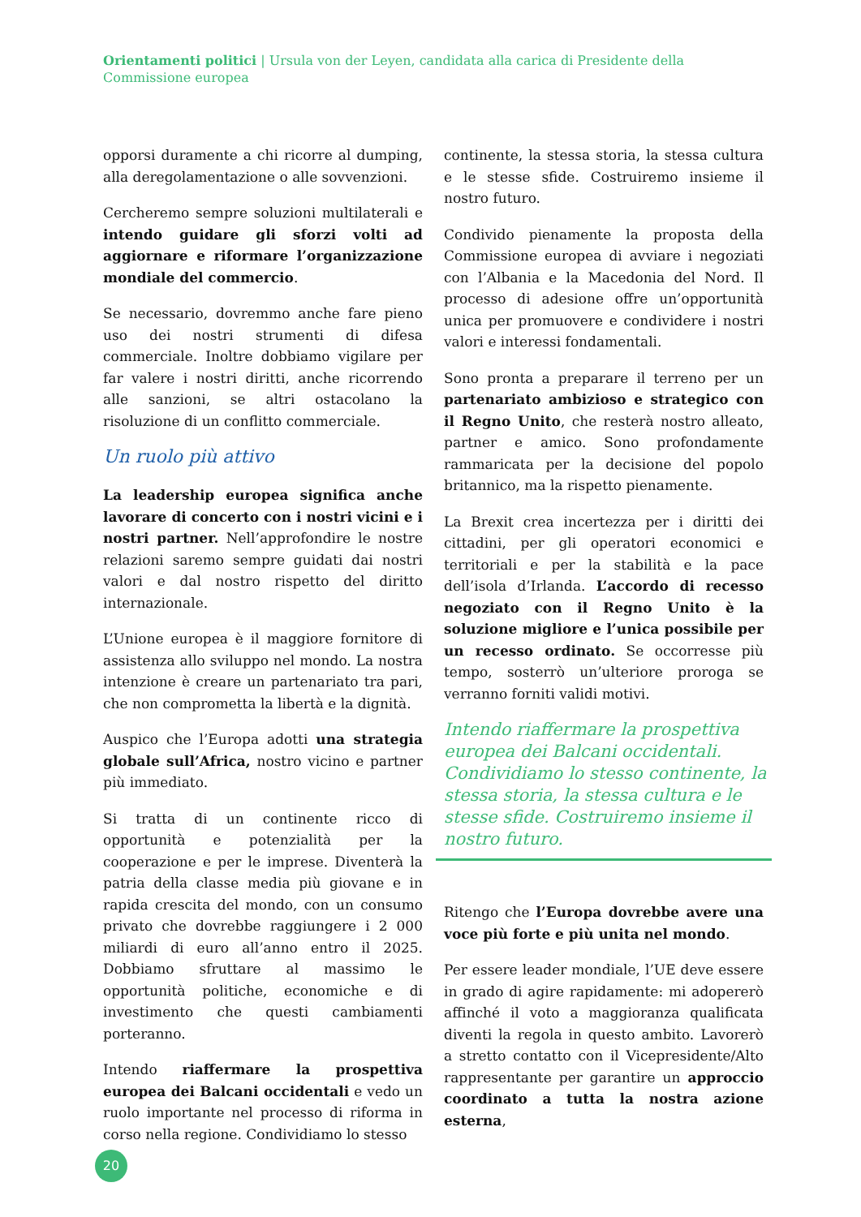Orientamenti politici | Ursula von der Leyen, candidata alla carica di Presidente della Commissione europea
opporsi duramente a chi ricorre al dumping, alla deregolamentazione o alle sovvenzioni.
Cercheremo sempre soluzioni multilaterali e intendo guidare gli sforzi volti ad aggiornare e riformare l’organizzazione mondiale del commercio.
Se necessario, dovremmo anche fare pieno uso dei nostri strumenti di difesa commerciale. Inoltre dobbiamo vigilare per far valere i nostri diritti, anche ricorrendo alle sanzioni, se altri ostacolano la risoluzione di un conflitto commerciale.
Un ruolo più attivo
La leadership europea significa anche lavorare di concerto con i nostri vicini e i nostri partner. Nell’approfondire le nostre relazioni saremo sempre guidati dai nostri valori e dal nostro rispetto del diritto internazionale.
L’Unione europea è il maggiore fornitore di assistenza allo sviluppo nel mondo. La nostra intenzione è creare un partenariato tra pari, che non comprometta la libertà e la dignità.
Auspico che l’Europa adotti una strategia globale sull’Africa, nostro vicino e partner più immediato.
Si tratta di un continente ricco di opportunità e potenzialità per la cooperazione e per le imprese. Diventerà la patria della classe media più giovane e in rapida crescita del mondo, con un consumo privato che dovrebbe raggiungere i 2 000 miliardi di euro all’anno entro il 2025. Dobbiamo sfruttare al massimo le opportunità politiche, economiche e di investimento che questi cambiamenti porteranno.
Intendo riaffermare la prospettiva europea dei Balcani occidentali e vedo un ruolo importante nel processo di riforma in corso nella regione. Condividiamo lo stesso
continente, la stessa storia, la stessa cultura e le stesse sfide. Costruiremo insieme il nostro futuro.
Condivido pienamente la proposta della Commissione europea di avviare i negoziati con l’Albania e la Macedonia del Nord. Il processo di adesione offre un’opportunità unica per promuovere e condividere i nostri valori e interessi fondamentali.
Sono pronta a preparare il terreno per un partenariato ambizioso e strategico con il Regno Unito, che resterà nostro alleato, partner e amico. Sono profondamente rammaricata per la decisione del popolo britannico, ma la rispetto pienamente.
La Brexit crea incertezza per i diritti dei cittadini, per gli operatori economici e territoriali e per la stabilità e la pace dell’isola d’Irlanda. L’accordo di recesso negoziato con il Regno Unito è la soluzione migliore e l’unica possibile per un recesso ordinato. Se occorresse più tempo, sosterrò un’ulteriore proroga se verranno forniti validi motivi.
Intendo riaffermare la prospettiva europea dei Balcani occidentali. Condividiamo lo stesso continente, la stessa storia, la stessa cultura e le stesse sfide. Costruiremo insieme il nostro futuro.
Ritengo che l’Europa dovrebbe avere una voce più forte e più unita nel mondo.
Per essere leader mondiale, l’UE deve essere in grado di agire rapidamente: mi adopererò affinché il voto a maggioranza qualificata diventi la regola in questo ambito. Lavorerò a stretto contatto con il Vicepresidente/Alto rappresentante per garantire un approccio coordinato a tutta la nostra azione esterna,
20